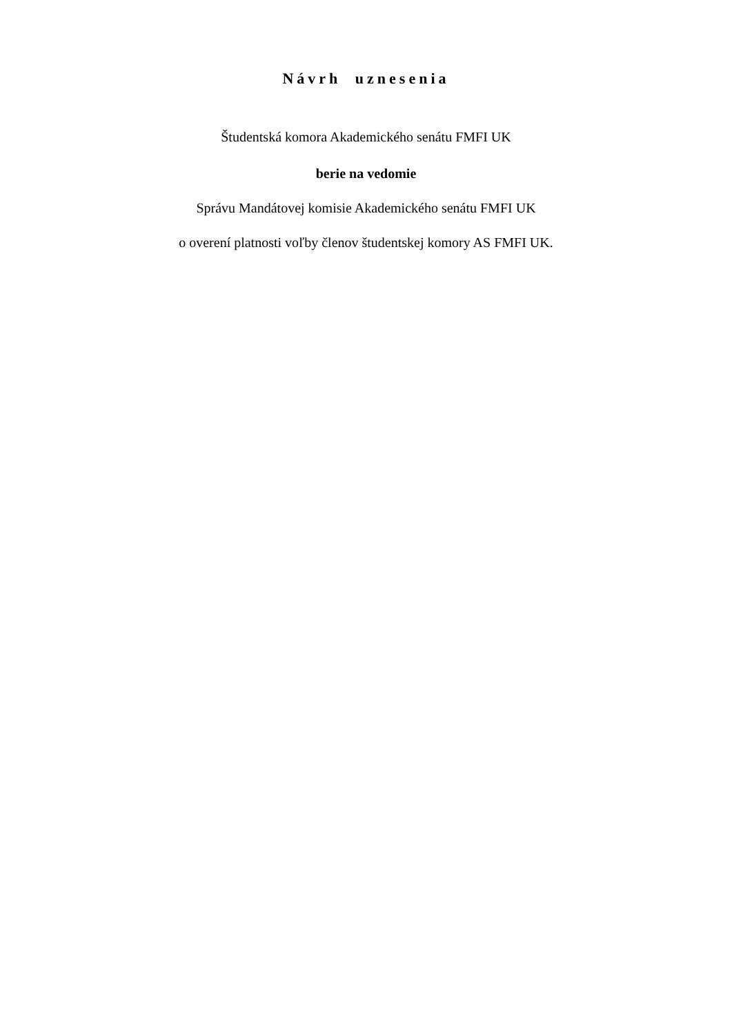Návrh uznesenia
Študentská komora Akademického senátu FMFI UK
berie na vedomie
Správu Mandátovej komisie Akademického senátu FMFI UK
o overení platnosti voľby členov študentskej komory AS FMFI UK.